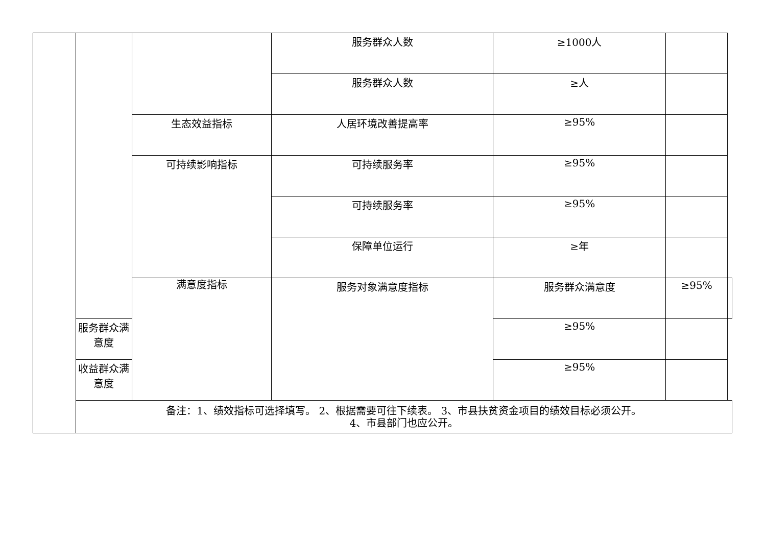| | | | 服务群众人数 | ≥1000人 | | |
| | | | 服务群众人数 | ≥人 | | |
| | | 生态效益指标 | 人居环境改善提高率 | ≥95% | | |
| | | 可持续影响指标 | 可持续服务率 | ≥95% | | |
| | | | 可持续服务率 | ≥95% | | |
| | | | 保障单位运行 | ≥年 | | |
| | | 满意度指标 | 服务对象满意度指标 | 服务群众满意度 | ≥95% | |
| | 服务群众满意度 | | | ≥95% | | |
| | 收益群众满意度 | | | ≥95% | | |
| | 备注：1、绩效指标可选择填写。 2、根据需要可往下续表。 3、市县扶贫资金项目的绩效目标必须公开。 4、市县部门也应公开。 | | | | | |